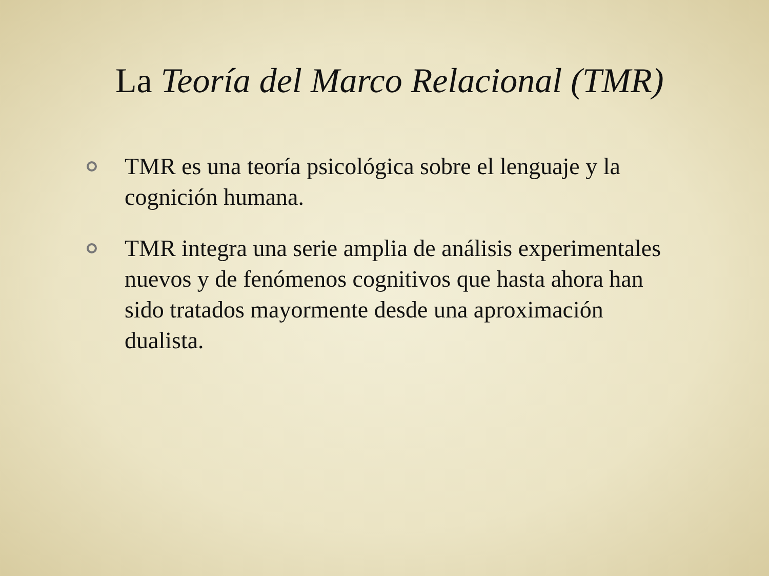La Teoría del Marco Relacional (TMR)
TMR es una teoría psicológica sobre el lenguaje y la cognición humana.
TMR integra una serie amplia de análisis experimentales nuevos y de fenómenos cognitivos que hasta ahora han sido tratados mayormente desde una aproximación dualista.